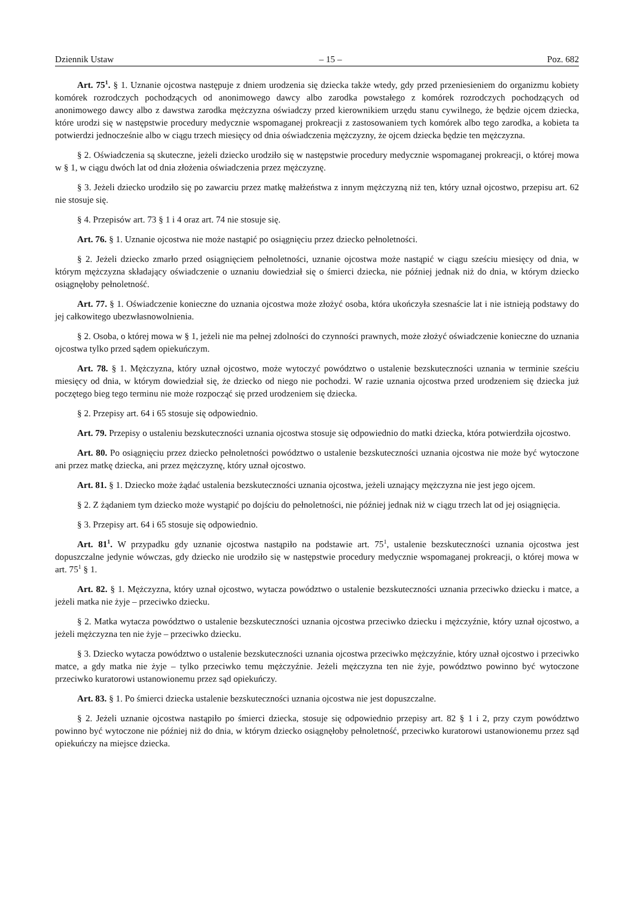Dziennik Ustaw – 15 – Poz. 682
Art. 75<sup>1</sup>. § 1. Uznanie ojcostwa następuje z dniem urodzenia się dziecka także wtedy, gdy przed przeniesieniem do organizmu kobiety komórek rozrodczych pochodzących od anonimowego dawcy albo zarodka powstałego z komórek rozrodczych pochodzących od anonimowego dawcy albo z dawstwa zarodka mężczyzna oświadczy przed kierownikiem urzędu stanu cywilnego, że będzie ojcem dziecka, które urodzi się w następstwie procedury medycznie wspomaganej prokreacji z zastosowaniem tych komórek albo tego zarodka, a kobieta ta potwierdzi jednocześnie albo w ciągu trzech miesięcy od dnia oświadczenia mężczyzny, że ojcem dziecka będzie ten mężczyzna.
§ 2. Oświadczenia są skuteczne, jeżeli dziecko urodziło się w następstwie procedury medycznie wspomaganej prokreacji, o której mowa w § 1, w ciągu dwóch lat od dnia złożenia oświadczenia przez mężczyznę.
§ 3. Jeżeli dziecko urodziło się po zawarciu przez matkę małżeństwa z innym mężczyzną niż ten, który uznał ojcostwo, przepisu art. 62 nie stosuje się.
§ 4. Przepisów art. 73 § 1 i 4 oraz art. 74 nie stosuje się.
Art. 76. § 1. Uznanie ojcostwa nie może nastąpić po osiągnięciu przez dziecko pełnoletności.
§ 2. Jeżeli dziecko zmarło przed osiągnięciem pełnoletności, uznanie ojcostwa może nastąpić w ciągu sześciu miesięcy od dnia, w którym mężczyzna składający oświadczenie o uznaniu dowiedział się o śmierci dziecka, nie później jednak niż do dnia, w którym dziecko osiągnęłoby pełnoletność.
Art. 77. § 1. Oświadczenie konieczne do uznania ojcostwa może złożyć osoba, która ukończyła szesnaście lat i nie istnieją podstawy do jej całkowitego ubezwłasnowolnienia.
§ 2. Osoba, o której mowa w § 1, jeżeli nie ma pełnej zdolności do czynności prawnych, może złożyć oświadczenie konieczne do uznania ojcostwa tylko przed sądem opiekuńczym.
Art. 78. § 1. Mężczyzna, który uznał ojcostwo, może wytoczyć powództwo o ustalenie bezskuteczności uznania w terminie sześciu miesięcy od dnia, w którym dowiedział się, że dziecko od niego nie pochodzi. W razie uznania ojcostwa przed urodzeniem się dziecka już poczętego bieg tego terminu nie może rozpocząć się przed urodzeniem się dziecka.
§ 2. Przepisy art. 64 i 65 stosuje się odpowiednio.
Art. 79. Przepisy o ustaleniu bezskuteczności uznania ojcostwa stosuje się odpowiednio do matki dziecka, która potwierdziła ojcostwo.
Art. 80. Po osiągnięciu przez dziecko pełnoletności powództwo o ustalenie bezskuteczności uznania ojcostwa nie może być wytoczone ani przez matkę dziecka, ani przez mężczyznę, który uznał ojcostwo.
Art. 81. § 1. Dziecko może żądać ustalenia bezskuteczności uznania ojcostwa, jeżeli uznający mężczyzna nie jest jego ojcem.
§ 2. Z żądaniem tym dziecko może wystąpić po dojściu do pełnoletności, nie później jednak niż w ciągu trzech lat od jej osiągnięcia.
§ 3. Przepisy art. 64 i 65 stosuje się odpowiednio.
Art. 81<sup>1</sup>. W przypadku gdy uznanie ojcostwa nastąpiło na podstawie art. 75<sup>1</sup>, ustalenie bezskuteczności uznania ojcostwa jest dopuszczalne jedynie wówczas, gdy dziecko nie urodziło się w następstwie procedury medycznie wspomaganej prokreacji, o której mowa w art. 75<sup>1</sup> § 1.
Art. 82. § 1. Mężczyzna, który uznał ojcostwo, wytacza powództwo o ustalenie bezskuteczności uznania przeciwko dziecku i matce, a jeżeli matka nie żyje – przeciwko dziecku.
§ 2. Matka wytacza powództwo o ustalenie bezskuteczności uznania ojcostwa przeciwko dziecku i mężczyźnie, który uznał ojcostwo, a jeżeli mężczyzna ten nie żyje – przeciwko dziecku.
§ 3. Dziecko wytacza powództwo o ustalenie bezskuteczności uznania ojcostwa przeciwko mężczyźnie, który uznał ojcostwo i przeciwko matce, a gdy matka nie żyje – tylko przeciwko temu mężczyźnie. Jeżeli mężczyzna ten nie żyje, powództwo powinno być wytoczone przeciwko kuratorowi ustanowionemu przez sąd opiekuńczy.
Art. 83. § 1. Po śmierci dziecka ustalenie bezskuteczności uznania ojcostwa nie jest dopuszczalne.
§ 2. Jeżeli uznanie ojcostwa nastąpiło po śmierci dziecka, stosuje się odpowiednio przepisy art. 82 § 1 i 2, przy czym powództwo powinno być wytoczone nie później niż do dnia, w którym dziecko osiągnęłoby pełnoletność, przeciwko kuratorowi ustanowionemu przez sąd opiekuńczy na miejsce dziecka.